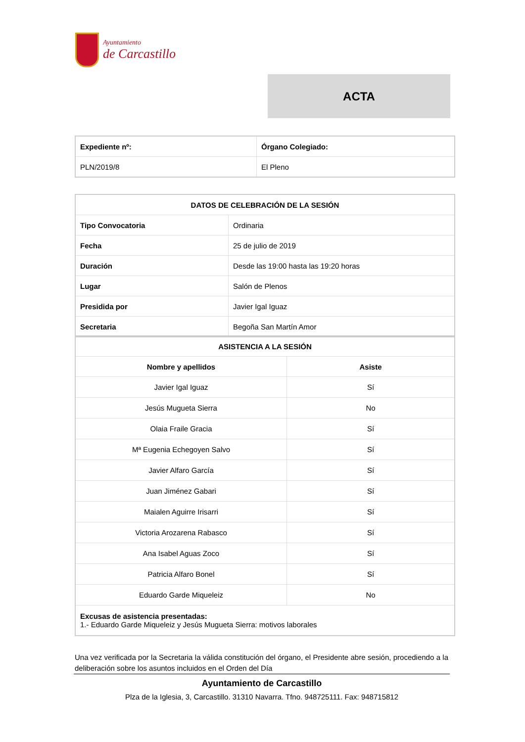Ayuntamiento
de Carcastillo
ACTA
| Expediente nº: | Órgano Colegiado: |
| --- | --- |
| PLN/2019/8 | El Pleno |
| DATOS DE CELEBRACIÓN DE LA SESIÓN | |
| --- | --- |
| Tipo Convocatoria | Ordinaria |
| Fecha | 25 de julio de 2019 |
| Duración | Desde las 19:00 hasta las 19:20 horas |
| Lugar | Salón de Plenos |
| Presidida por | Javier Igal Iguaz |
| Secretaria | Begoña San Martín Amor |
| ASISTENCIA A LA SESIÓN | |
| --- | --- |
| Nombre y apellidos | Asiste |
| Javier Igal Iguaz | Sí |
| Jesús Mugueta Sierra | No |
| Olaia Fraile Gracia | Sí |
| Mª Eugenia Echegoyen Salvo | Sí |
| Javier Alfaro García | Sí |
| Juan Jiménez Gabari | Sí |
| Maialen Aguirre Irisarri | Sí |
| Victoria Arozarena Rabasco | Sí |
| Ana Isabel Aguas Zoco | Sí |
| Patricia Alfaro Bonel | Sí |
| Eduardo Garde Miqueleiz | No |
| Excusas de asistencia presentadas: 1.- Eduardo Garde Miqueleiz y Jesús Mugueta Sierra: motivos laborales | |
Una vez verificada por la Secretaria la válida constitución del órgano, el Presidente abre sesión, procediendo a la deliberación sobre los asuntos incluidos en el Orden del Día
Ayuntamiento de Carcastillo
Plza de la Iglesia, 3, Carcastillo. 31310 Navarra. Tfno. 948725111. Fax: 948715812